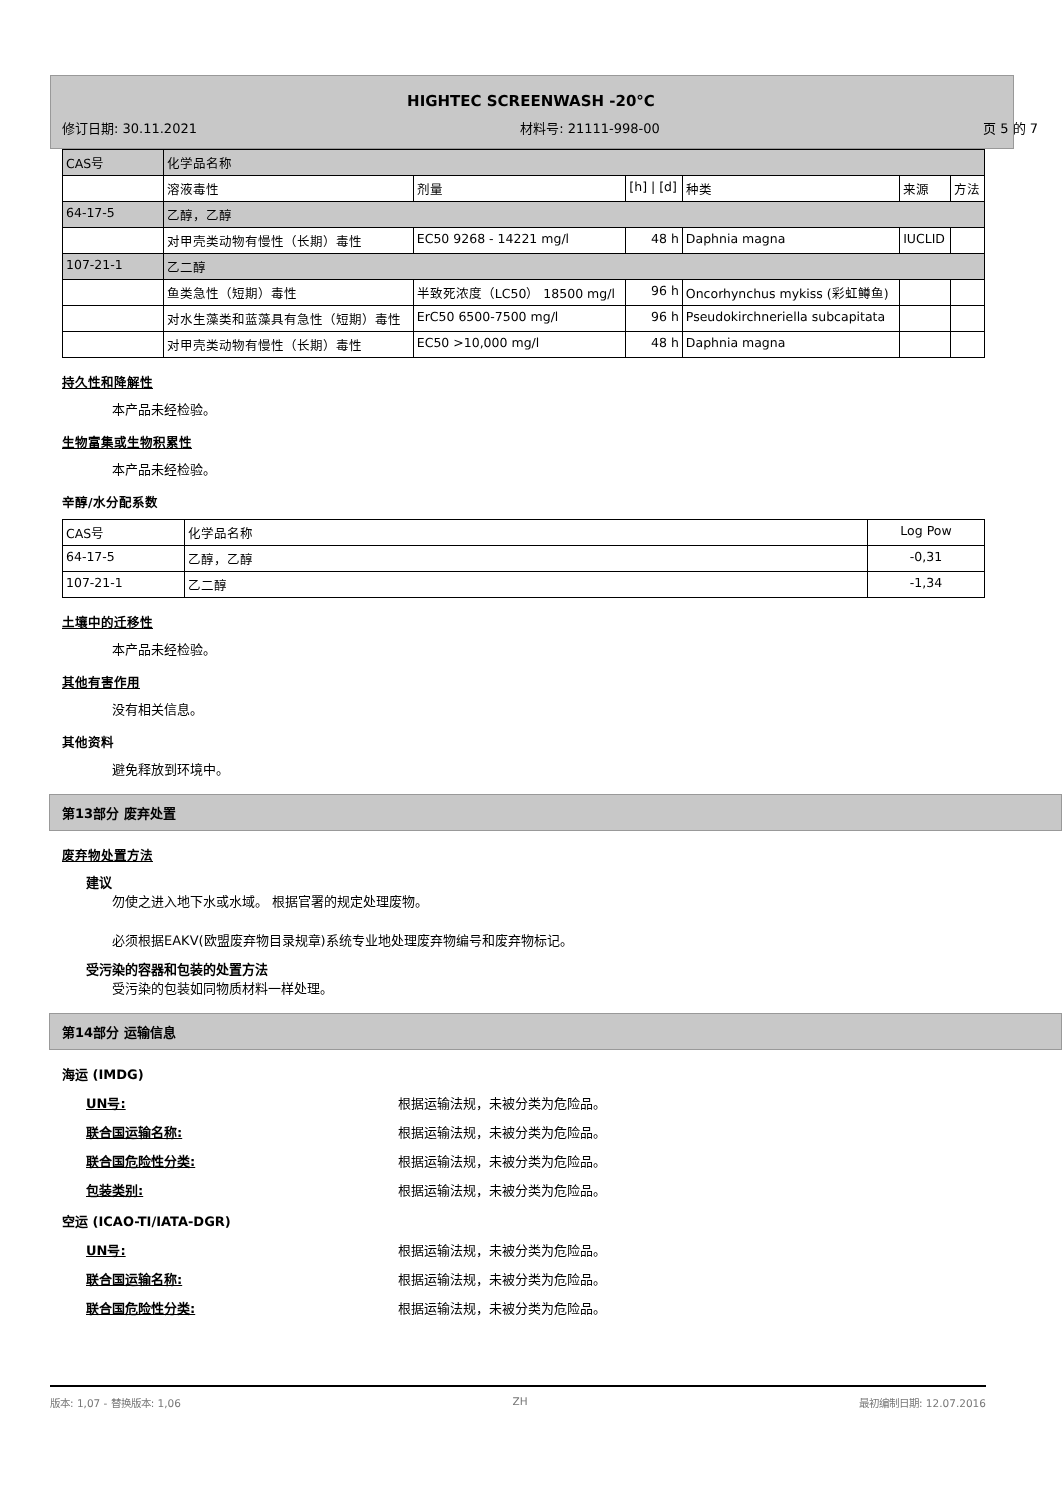HIGHTEC SCREENWASH -20°C
修订日期: 30.11.2021 材料号: 21111-998-00 页 5 的 7
| CAS号 | 化学品名称 | | | | | |
| | 溶液毒性 | 剂量 | [h] / [d] | 种类 | 来源 | 方法 |
| 64-17-5 | 乙醇，乙醇 | | | | | |
| | 对甲壳类动物有慢性（长期）毒性 | EC50 9268 - 14221 mg/l | 48 h | Daphnia magna | IUCLID | |
| 107-21-1 | 乙二醇 | | | | | |
| | 鱼类急性（短期）毒性 | 半致死浓度（LC50） 18500 mg/l | 96 h | Oncorhynchus mykiss (彩虹鳟鱼) | | |
| | 对水生藻类和蓝藻具有急性（短期）毒性 | ErC50 6500-7500 mg/l | 96 h | Pseudokirchneriella subcapitata | | |
| | 对甲壳类动物有慢性（长期）毒性 | EC50 >10,000 mg/l | 48 h | Daphnia magna | | |
持久性和降解性
本产品未经检验。
生物富集或生物积累性
本产品未经检验。
辛醇/水分配系数
| CAS号 | 化学品名称 | Log Pow |
| 64-17-5 | 乙醇，乙醇 | -0,31 |
| 107-21-1 | 乙二醇 | -1,34 |
土壤中的迁移性
本产品未经检验。
其他有害作用
没有相关信息。
其他资料
避免释放到环境中。
第13部分 废弃处置
废弃物处置方法
建议
勿使之进入地下水或水域。 根据官署的规定处理废物。
必须根据EAKV(欧盟废弃物目录规章)系统专业地处理废弃物编号和废弃物标记。
受污染的容器和包装的处置方法
受污染的包装如同物质材料一样处理。
第14部分 运输信息
海运 (IMDG)
UN号: 根据运输法规，未被分类为危险品。
联合国运输名称: 根据运输法规，未被分类为危险品。
联合国危险性分类: 根据运输法规，未被分类为危险品。
包装类别: 根据运输法规，未被分类为危险品。
空运 (ICAO-TI/IATA-DGR)
UN号: 根据运输法规，未被分类为危险品。
联合国运输名称: 根据运输法规，未被分类为危险品。
联合国危险性分类: 根据运输法规，未被分类为危险品。
版本: 1,07 - 替换版本: 1,06 ZH 最初编制日期: 12.07.2016